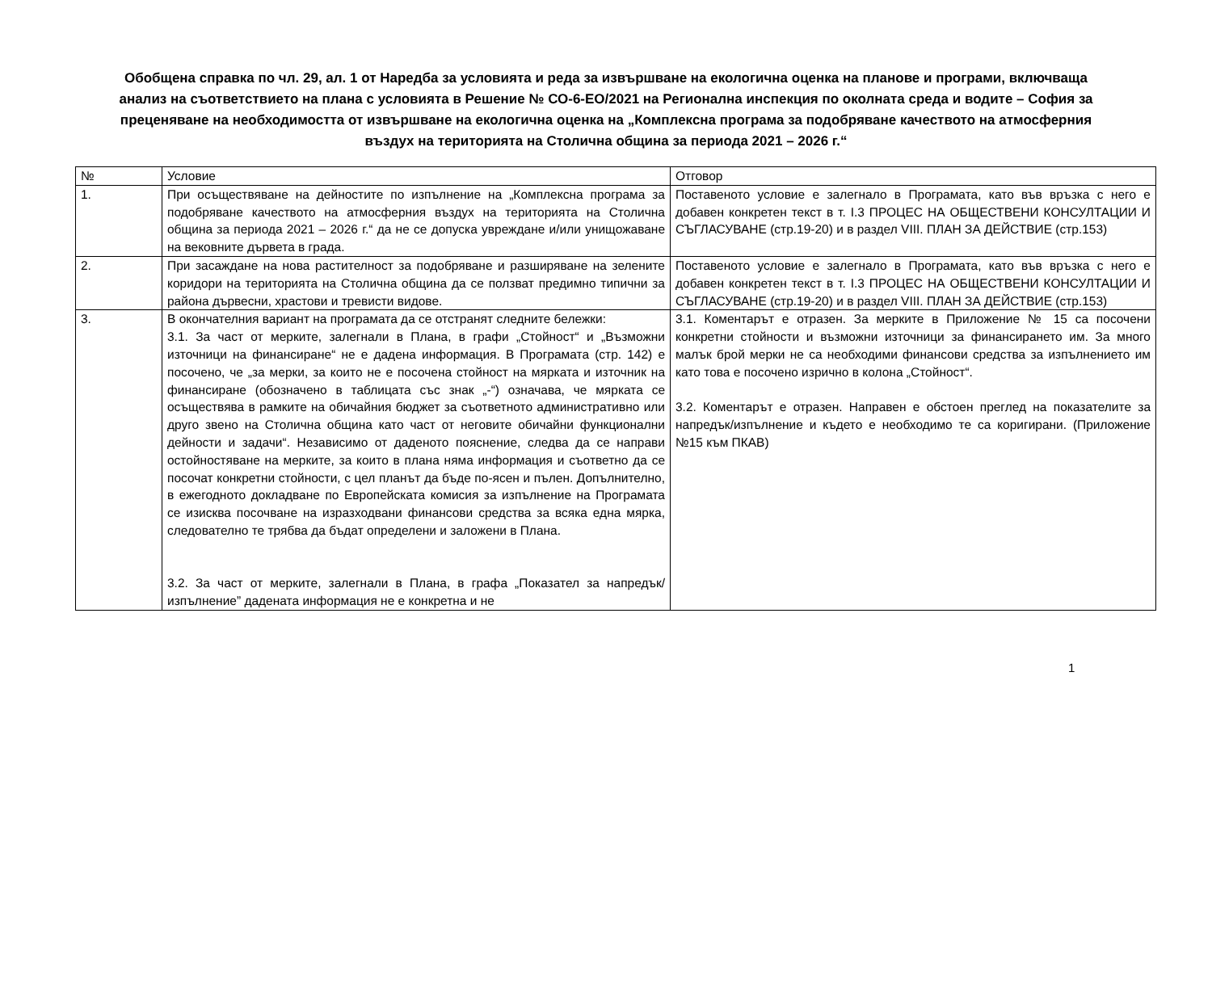Обобщена справка по чл. 29, ал. 1 от Наредба за условията и реда за извършване на екологична оценка на планове и програми, включваща анализ на съответствието на плана с условията в Решение № СО-6-ЕО/2021 на Регионална инспекция по околната среда и водите – София за преценяване на необходимостта от извършване на екологична оценка на „Комплексна програма за подобряване качеството на атмосферния въздух на територията на Столична община за периода 2021 – 2026 г.“
| № | Условие | Отговор |
| 1. | При осъществяване на дейностите по изпълнение на „Комплексна програма за подобряване качеството на атмосферния въздух на територията на Столична община за периода 2021 – 2026 г.“ да не се допуска увреждане и/или унищожаване на вековните дървета в града. | Поставеното условие е залегнало в Програмата, като във връзка с него е добавен конкретен текст в т. I.3 ПРОЦЕС НА ОБЩЕСТВЕНИ КОНСУЛТАЦИИ И СЪГЛАСУВАНЕ (стр.19-20) и в раздел VIII. ПЛАН ЗА ДЕЙСТВИЕ (стр.153) |
| 2. | При засаждане на нова растителност за подобряване и разширяване на зелените коридори на територията на Столична община да се ползват предимно типични за района дървесни, храстови и тревисти видове. | Поставеното условие е залегнало в Програмата, като във връзка с него е добавен конкретен текст в т. I.3 ПРОЦЕС НА ОБЩЕСТВЕНИ КОНСУЛТАЦИИ И СЪГЛАСУВАНЕ (стр.19-20) и в раздел VIII. ПЛАН ЗА ДЕЙСТВИЕ (стр.153) |
| 3. | В окончателния вариант на програмата да се отстранят следните бележки: 3.1. За част от мерките, залегнали в Плана, в графи „Стойност“ и „Възможни източници на финансиране“ не е дадена информация. В Програмата (стр. 142) е посочено, че „за мерки, за които не е посочена стойност на мярката и източник на финансиране (обозначено в таблицата със знак „-“) означава, че мярката се осъществява в рамките на обичайния бюджет за съответното административно или друго звено на Столична община като част от неговите обичайни функционални дейности и задачи“. Независимо от даденото пояснение, следва да се направи остойностяване на мерките, за които в плана няма информация и съответно да се посочат конкретни стойности, с цел планът да бъде по-ясен и пълен. Допълнително, в ежегодното докладване по Европейската комисия за изпълнение на Програмата се изисква посочване на изразходвани финансови средства за всяка една мярка, следователно те трябва да бъдат определени и заложени в Плана. 3.2. За част от мерките, залегнали в Плана, в графа „Показател за напредък/изпълнение” дадената информация не е конкретна и не | 3.1. Коментарът е отразен. За мерките в Приложение № 15 са посочени конкретни стойности и възможни източници за финансирането им. За много малък брой мерки не са необходими финансови средства за изпълнението им като това е посочено изрично в колона „Стойност“. 3.2. Коментарът е отразен. Направен е обстоен преглед на показателите за напредък/изпълнение и където е необходимо те са коригирани. (Приложение №15 към ПКАВ) |
1